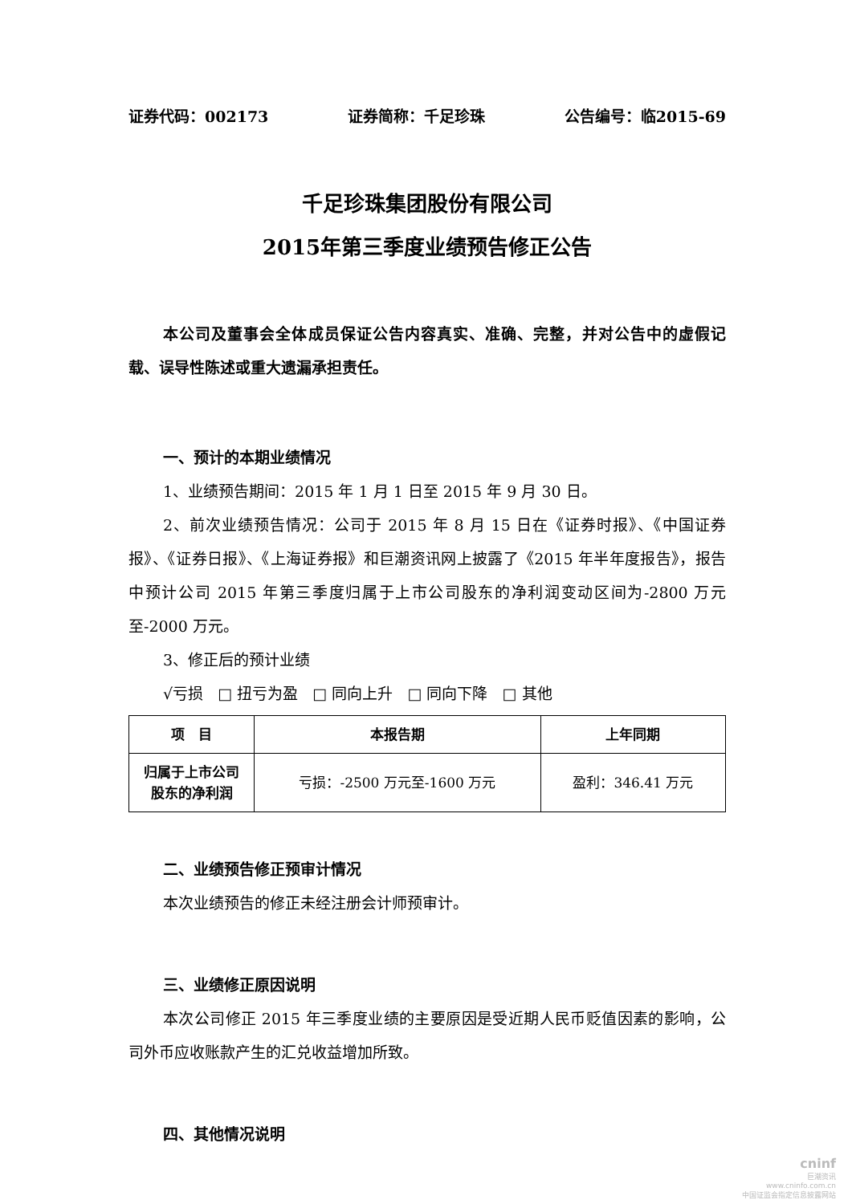证券代码：002173 证券简称：千足珍珠 公告编号：临2015-69
千足珍珠集团股份有限公司
2015年第三季度业绩预告修正公告
本公司及董事会全体成员保证公告内容真实、准确、完整，并对公告中的虚假记载、误导性陈述或重大遗漏承担责任。
一、预计的本期业绩情况
1、业绩预告期间：2015 年 1 月 1 日至 2015 年 9 月 30 日。
2、前次业绩预告情况：公司于 2015 年 8 月 15 日在《证券时报》、《中国证券报》、《证券日报》、《上海证券报》和巨潮资讯网上披露了《2015 年半年度报告》，报告中预计公司 2015 年第三季度归属于上市公司股东的净利润变动区间为-2800 万元至-2000 万元。
3、修正后的预计业绩
√亏损 □ 扭亏为盈 □ 同向上升 □ 同向下降 □ 其他
| 项 目 | 本报告期 | 上年同期 |
| --- | --- | --- |
| 归属于上市公司 股东的净利润 | 亏损：-2500 万元至-1600 万元 | 盈利：346.41 万元 |
二、业绩预告修正预审计情况
本次业绩预告的修正未经注册会计师预审计。
三、业绩修正原因说明
本次公司修正 2015 年三季度业绩的主要原因是受近期人民币贬值因素的影响，公司外币应收账款产生的汇兑收益增加所致。
四、其他情况说明
cninf
巨潮资讯
www.cninfo.com.cn
中国证监会指定信息披露网站